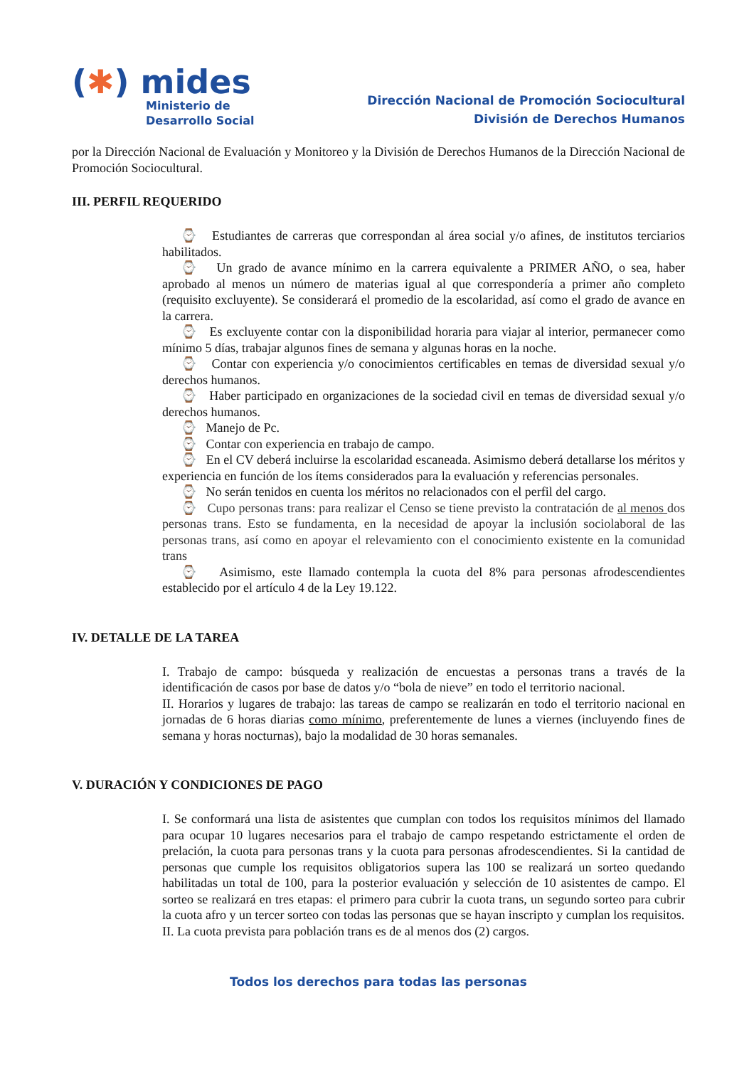(✱) mides
Ministerio de
Desarrollo Social
Dirección Nacional de Promoción Sociocultural
División de Derechos Humanos
por la Dirección Nacional de Evaluación y Monitoreo y la División de Derechos Humanos de la Dirección Nacional de Promoción Sociocultural.
III. PERFIL REQUERIDO
⌚ Estudiantes de carreras que correspondan al área social y/o afines, de institutos terciarios habilitados.
⌚ Un grado de avance mínimo en la carrera equivalente a PRIMER AÑO, o sea, haber aprobado al menos un número de materias igual al que correspondería a primer año completo (requisito excluyente). Se considerará el promedio de la escolaridad, así como el grado de avance en la carrera.
⌚ Es excluyente contar con la disponibilidad horaria para viajar al interior, permanecer como mínimo 5 días, trabajar algunos fines de semana y algunas horas en la noche.
⌚ Contar con experiencia y/o conocimientos certificables en temas de diversidad sexual y/o derechos humanos.
⌚ Haber participado en organizaciones de la sociedad civil en temas de diversidad sexual y/o derechos humanos.
⌚ Manejo de Pc.
⌚ Contar con experiencia en trabajo de campo.
⌚ En el CV deberá incluirse la escolaridad escaneada. Asimismo deberá detallarse los méritos y experiencia en función de los ítems considerados para la evaluación y referencias personales.
⌚ No serán tenidos en cuenta los méritos no relacionados con el perfil del cargo.
⌚ Cupo personas trans: para realizar el Censo se tiene previsto la contratación de al menos dos personas trans. Esto se fundamenta, en la necesidad de apoyar la inclusión sociolaboral de las personas trans, así como en apoyar el relevamiento con el conocimiento existente en la comunidad trans
⌚ Asimismo, este llamado contempla la cuota del 8% para personas afrodescendientes establecido por el artículo 4 de la Ley 19.122.
IV. DETALLE DE LA TAREA
I. Trabajo de campo: búsqueda y realización de encuestas a personas trans a través de la identificación de casos por base de datos y/o “bola de nieve” en todo el territorio nacional.
II. Horarios y lugares de trabajo: las tareas de campo se realizarán en todo el territorio nacional en jornadas de 6 horas diarias como mínimo, preferentemente de lunes a viernes (incluyendo fines de semana y horas nocturnas), bajo la modalidad de 30 horas semanales.
V. DURACIÓN Y CONDICIONES DE PAGO
I. Se conformará una lista de asistentes que cumplan con todos los requisitos mínimos del llamado para ocupar 10 lugares necesarios para el trabajo de campo respetando estrictamente el orden de prelación, la cuota para personas trans y la cuota para personas afrodescendientes. Si la cantidad de personas que cumple los requisitos obligatorios supera las 100 se realizará un sorteo quedando habilitadas un total de 100, para la posterior evaluación y selección de 10 asistentes de campo. El sorteo se realizará en tres etapas: el primero para cubrir la cuota trans, un segundo sorteo para cubrir la cuota afro y un tercer sorteo con todas las personas que se hayan inscripto y cumplan los requisitos.
II. La cuota prevista para población trans es de al menos dos (2) cargos.
Todos los derechos para todas las personas